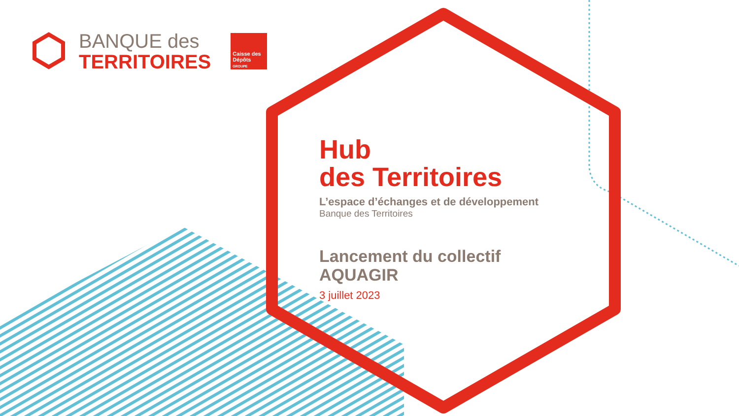BANQUE des
TERRITOIRES
Caisse des Dépôts
GROUPE
Hub
des Territoires
L’espace d’échanges et de développement
Banque des Territoires
Lancement du collectif
AQUAGIR
3 juillet 2023